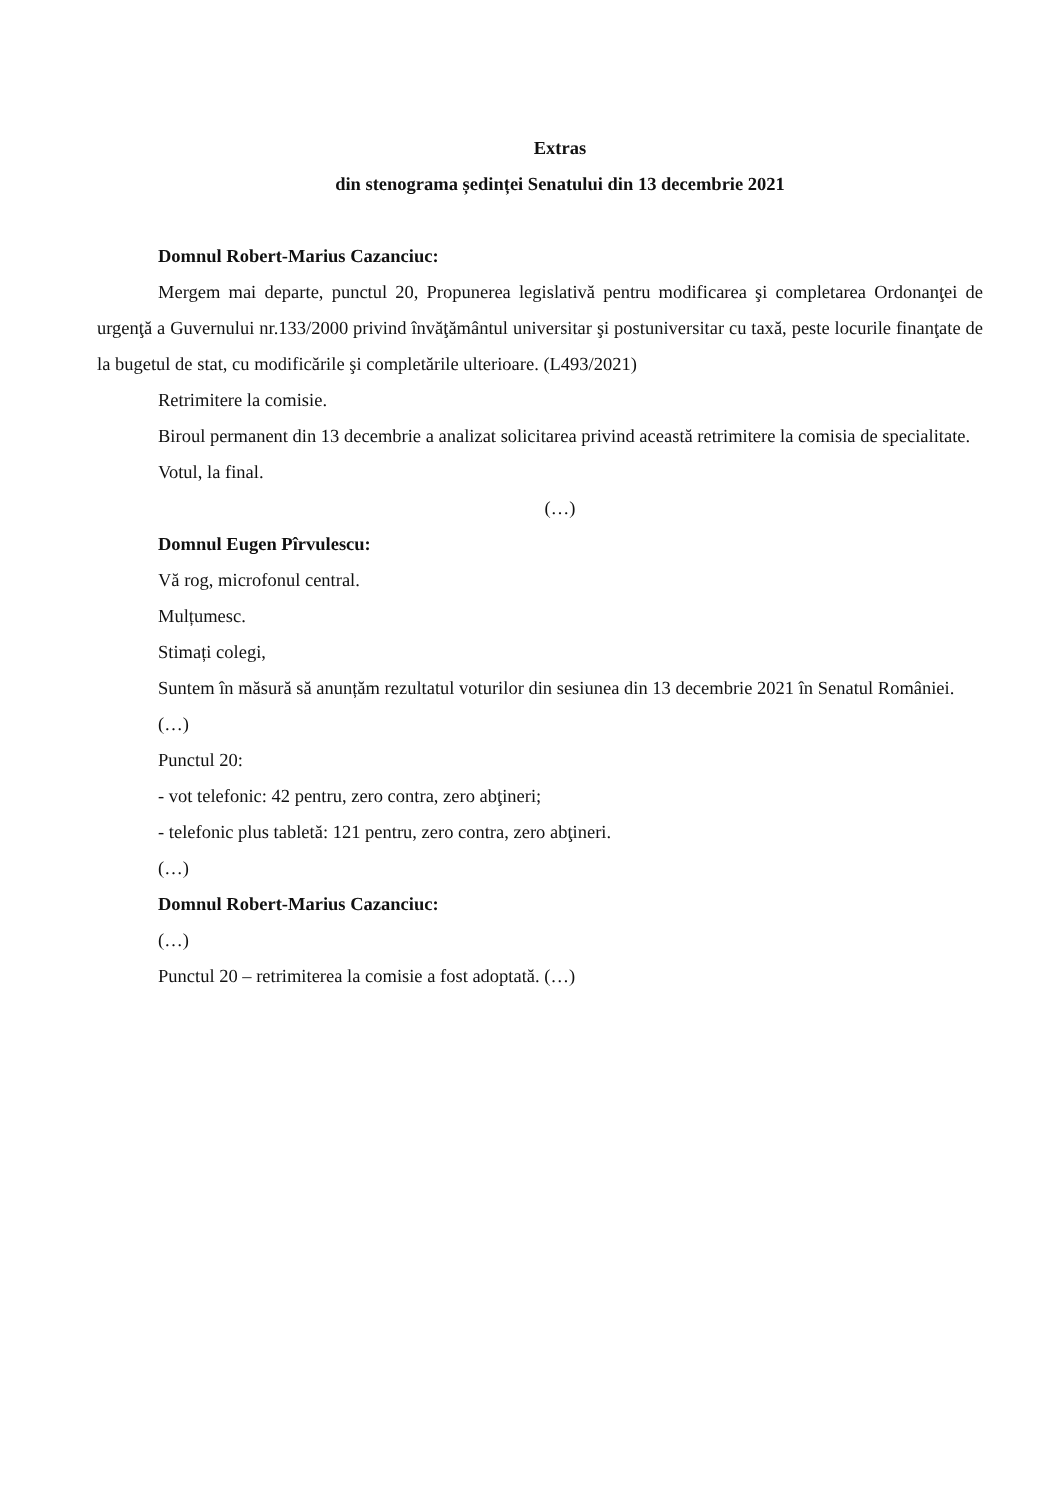Extras
din stenograma ședinței Senatului din 13 decembrie 2021
Domnul Robert-Marius Cazanciuc:
Mergem mai departe, punctul 20, Propunerea legislativă pentru modificarea şi completarea Ordonanţei de urgenţă a Guvernului nr.133/2000 privind învăţământul universitar şi postuniversitar cu taxă, peste locurile finanţate de la bugetul de stat, cu modificările şi completările ulterioare. (L493/2021)
Retrimitere la comisie.
Biroul permanent din 13 decembrie a analizat solicitarea privind această retrimitere la comisia de specialitate.
Votul, la final.
(…)
Domnul Eugen Pîrvulescu:
Vă rog, microfonul central.
Mulțumesc.
Stimați colegi,
Suntem în măsură să anunțăm rezultatul voturilor din sesiunea din 13 decembrie 2021 în Senatul României.
(…)
Punctul 20:
- vot telefonic: 42 pentru, zero contra, zero abţineri;
- telefonic plus tabletă: 121 pentru, zero contra, zero abţineri.
(…)
Domnul Robert-Marius Cazanciuc:
(…)
Punctul 20 – retrimiterea la comisie a fost adoptată. (…)